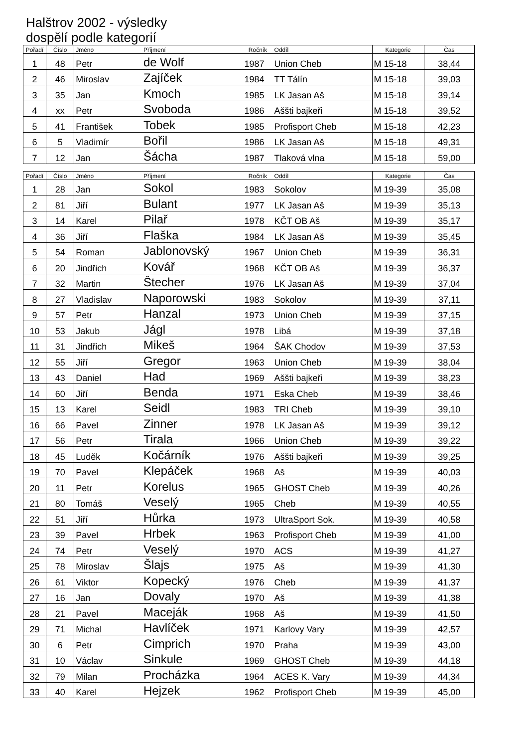Halštrov 2002 - výsledky
dospělí podle kategorií
| Pořadí | Číslo | Jméno | Příjmení | Ročník | Oddíl | Kategorie | Čas |
| --- | --- | --- | --- | --- | --- | --- | --- |
| 1 | 48 | Petr | de Wolf | 1987 | Union Cheb | M 15-18 | 38,44 |
| 2 | 46 | Miroslav | Zajíček | 1984 | TT Tálín | M 15-18 | 39,03 |
| 3 | 35 | Jan | Kmoch | 1985 | LK Jasan Aš | M 15-18 | 39,14 |
| 4 | xx | Petr | Svoboda | 1986 | Aššti bajkeři | M 15-18 | 39,52 |
| 5 | 41 | František | Tobek | 1985 | Profisport Cheb | M 15-18 | 42,23 |
| 6 | 5 | Vladimír | Bořil | 1986 | LK Jasan Aš | M 15-18 | 49,31 |
| 7 | 12 | Jan | Šácha | 1987 | Tlaková vlna | M 15-18 | 59,00 |
| Pořadí | Číslo | Jméno | Příjmení | Ročník | Oddíl | Kategorie | Čas |
| --- | --- | --- | --- | --- | --- | --- | --- |
| 1 | 28 | Jan | Sokol | 1983 | Sokolov | M 19-39 | 35,08 |
| 2 | 81 | Jiří | Bulant | 1977 | LK Jasan Aš | M 19-39 | 35,13 |
| 3 | 14 | Karel | Pilař | 1978 | KČT OB Aš | M 19-39 | 35,17 |
| 4 | 36 | Jiří | Flaška | 1984 | LK Jasan Aš | M 19-39 | 35,45 |
| 5 | 54 | Roman | Jablonovský | 1967 | Union Cheb | M 19-39 | 36,31 |
| 6 | 20 | Jindřich | Kovář | 1968 | KČT OB Aš | M 19-39 | 36,37 |
| 7 | 32 | Martin | Štecher | 1976 | LK Jasan Aš | M 19-39 | 37,04 |
| 8 | 27 | Vladislav | Naporowski | 1983 | Sokolov | M 19-39 | 37,11 |
| 9 | 57 | Petr | Hanzal | 1973 | Union Cheb | M 19-39 | 37,15 |
| 10 | 53 | Jakub | Jágl | 1978 | Libá | M 19-39 | 37,18 |
| 11 | 31 | Jindřich | Mikeš | 1964 | ŠAK Chodov | M 19-39 | 37,53 |
| 12 | 55 | Jiří | Gregor | 1963 | Union Cheb | M 19-39 | 38,04 |
| 13 | 43 | Daniel | Had | 1969 | Aššti bajkeři | M 19-39 | 38,23 |
| 14 | 60 | Jiří | Benda | 1971 | Eska Cheb | M 19-39 | 38,46 |
| 15 | 13 | Karel | Seidl | 1983 | TRI Cheb | M 19-39 | 39,10 |
| 16 | 66 | Pavel | Zinner | 1978 | LK Jasan Aš | M 19-39 | 39,12 |
| 17 | 56 | Petr | Tirala | 1966 | Union Cheb | M 19-39 | 39,22 |
| 18 | 45 | Luděk | Kočárník | 1976 | Aššti bajkeři | M 19-39 | 39,25 |
| 19 | 70 | Pavel | Klepáček | 1968 | Aš | M 19-39 | 40,03 |
| 20 | 11 | Petr | Korelus | 1965 | GHOST Cheb | M 19-39 | 40,26 |
| 21 | 80 | Tomáš | Veselý | 1965 | Cheb | M 19-39 | 40,55 |
| 22 | 51 | Jiří | Hůrka | 1973 | UltraSport Sok. | M 19-39 | 40,58 |
| 23 | 39 | Pavel | Hrbek | 1963 | Profisport Cheb | M 19-39 | 41,00 |
| 24 | 74 | Petr | Veselý | 1970 | ACS | M 19-39 | 41,27 |
| 25 | 78 | Miroslav | Šlajs | 1975 | Aš | M 19-39 | 41,30 |
| 26 | 61 | Viktor | Kopecký | 1976 | Cheb | M 19-39 | 41,37 |
| 27 | 16 | Jan | Dovaly | 1970 | Aš | M 19-39 | 41,38 |
| 28 | 21 | Pavel | Maceják | 1968 | Aš | M 19-39 | 41,50 |
| 29 | 71 | Michal | Havlíček | 1971 | Karlovy Vary | M 19-39 | 42,57 |
| 30 | 6 | Petr | Cimprich | 1970 | Praha | M 19-39 | 43,00 |
| 31 | 10 | Václav | Sinkule | 1969 | GHOST Cheb | M 19-39 | 44,18 |
| 32 | 79 | Milan | Procházka | 1964 | ACES K. Vary | M 19-39 | 44,34 |
| 33 | 40 | Karel | Hejzek | 1962 | Profisport Cheb | M 19-39 | 45,00 |